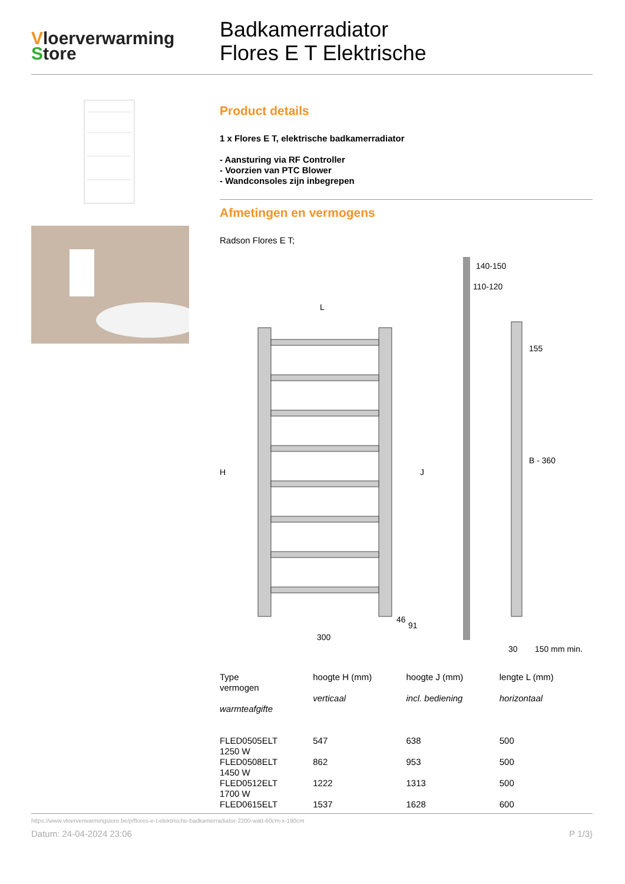Vloerverwarming
Store
Badkamerradiator
Flores E T Elektrische
Product details
1 x Flores E T, elektrische badkamerradiator
- Aansturing via RF Controller
- Voorzien van PTC Blower
- Wandconsoles zijn inbegrepen
Afmetingen en vermogens
Radson Flores E T;
L
H
J
300
140-150
110-120
155
B - 360
30
150 mm min.
46
91
| Type vermogen warmteafgifte | hoogte H (mm) verticaal | hoogte J (mm) incl. bediening | lengte L (mm) horizontaal |
| --- | --- | --- | --- |
| FLED0505ELT 1250 W | 547 | 638 | 500 |
| FLED0508ELT 1450 W | 862 | 953 | 500 |
| FLED0512ELT 1700 W | 1222 | 1313 | 500 |
| FLED0615ELT | 1537 | 1628 | 600 |
https://www.vloerverwarmingstore.be/p/flores-e-t-elektrische-badkamerradiator-2200-watt-60cm-x-190cm
Datum: 24-04-2024 23:06 P 1/3}